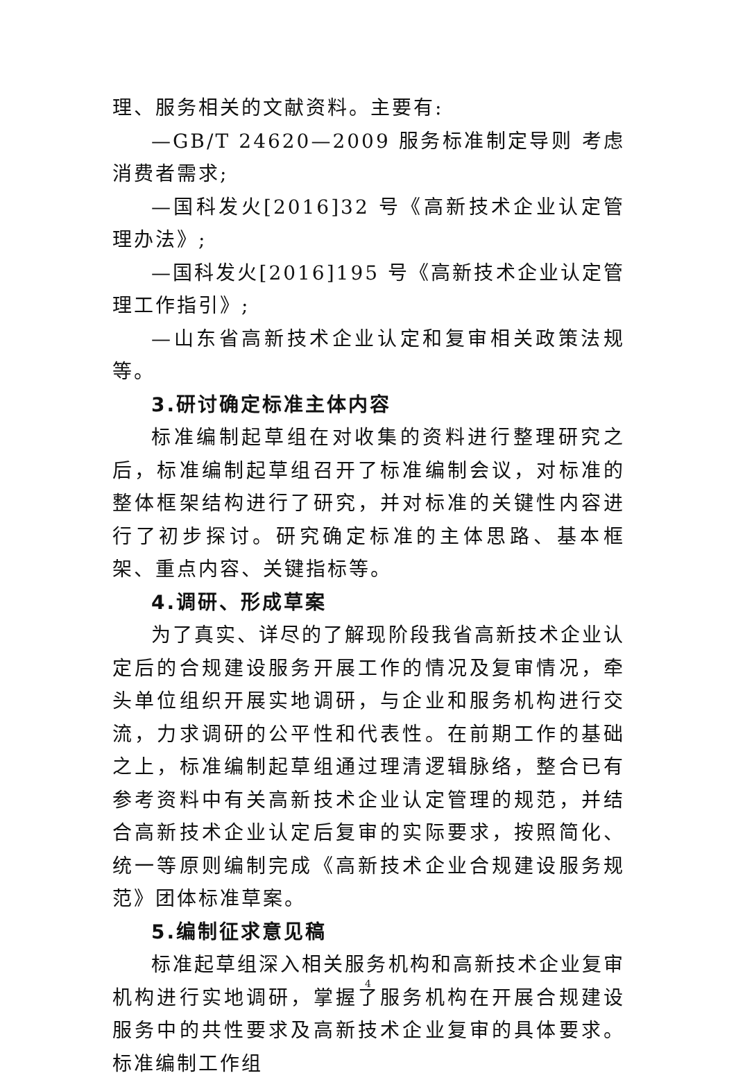理、服务相关的文献资料。主要有:
—GB/T 24620—2009 服务标准制定导则 考虑消费者需求;
—国科发火[2016]32 号《高新技术企业认定管理办法》;
—国科发火[2016]195 号《高新技术企业认定管理工作指引》;
—山东省高新技术企业认定和复审相关政策法规等。
3.研讨确定标准主体内容
标准编制起草组在对收集的资料进行整理研究之后，标准编制起草组召开了标准编制会议，对标准的整体框架结构进行了研究，并对标准的关键性内容进行了初步探讨。研究确定标准的主体思路、基本框架、重点内容、关键指标等。
4.调研、形成草案
为了真实、详尽的了解现阶段我省高新技术企业认定后的合规建设服务开展工作的情况及复审情况，牵头单位组织开展实地调研，与企业和服务机构进行交流，力求调研的公平性和代表性。在前期工作的基础之上，标准编制起草组通过理清逻辑脉络，整合已有参考资料中有关高新技术企业认定管理的规范，并结合高新技术企业认定后复审的实际要求，按照简化、统一等原则编制完成《高新技术企业合规建设服务规范》团体标准草案。
5.编制征求意见稿
标准起草组深入相关服务机构和高新技术企业复审机构进行实地调研，掌握了服务机构在开展合规建设服务中的共性要求及高新技术企业复审的具体要求。标准编制工作组
4